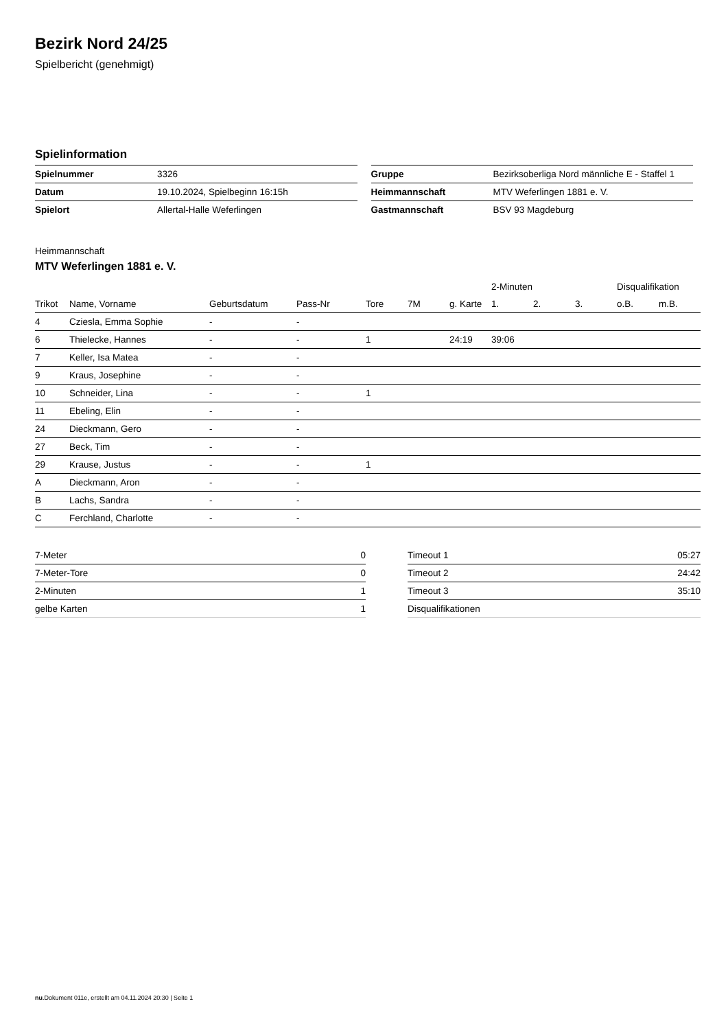Bezirk Nord 24/25
Spielbericht (genehmigt)
Spielinformation
| Spielnummer | 3326 |
| Datum | 19.10.2024, Spielbeginn 16:15h |
| Spielort | Allertal-Halle Weferlingen |
| Gruppe | Bezirksoberliga Nord männliche E - Staffel 1 |
| Heimmannschaft | MTV Weferlingen 1881 e. V. |
| Gastmannschaft | BSV 93 Magdeburg |
Heimmannschaft
MTV Weferlingen 1881 e. V.
| | | | | | | | 2-Minuten | | | Disqualifikation | |
| --- | --- | --- | --- | --- | --- | --- | --- | --- | --- | --- | --- |
| Trikot | Name, Vorname | Geburtsdatum | Pass-Nr | Tore | 7M | g. Karte | 1. | 2. | 3. | o.B. | m.B. |
| 4 | Cziesla, Emma Sophie | - | - | | | | | | | | |
| 6 | Thielecke, Hannes | - | - | 1 | | 24:19 | 39:06 | | | | |
| 7 | Keller, Isa Matea | - | - | | | | | | | | |
| 9 | Kraus, Josephine | - | - | | | | | | | | |
| 10 | Schneider, Lina | - | - | 1 | | | | | | | |
| 11 | Ebeling, Elin | - | - | | | | | | | | |
| 24 | Dieckmann, Gero | - | - | | | | | | | | |
| 27 | Beck, Tim | - | - | | | | | | | | |
| 29 | Krause, Justus | - | - | 1 | | | | | | | |
| A | Dieckmann, Aron | - | - | | | | | | | | |
| B | Lachs, Sandra | - | - | | | | | | | | |
| C | Ferchland, Charlotte | - | - | | | | | | | | |
| 7-Meter | 0 |
| 7-Meter-Tore | 0 |
| 2-Minuten | 1 |
| gelbe Karten | 1 |
| Timeout 1 | 05:27 |
| Timeout 2 | 24:42 |
| Timeout 3 | 35:10 |
| Disqualifikationen | |
nu.Dokument 011e, erstellt am 04.11.2024 20:30 | Seite 1